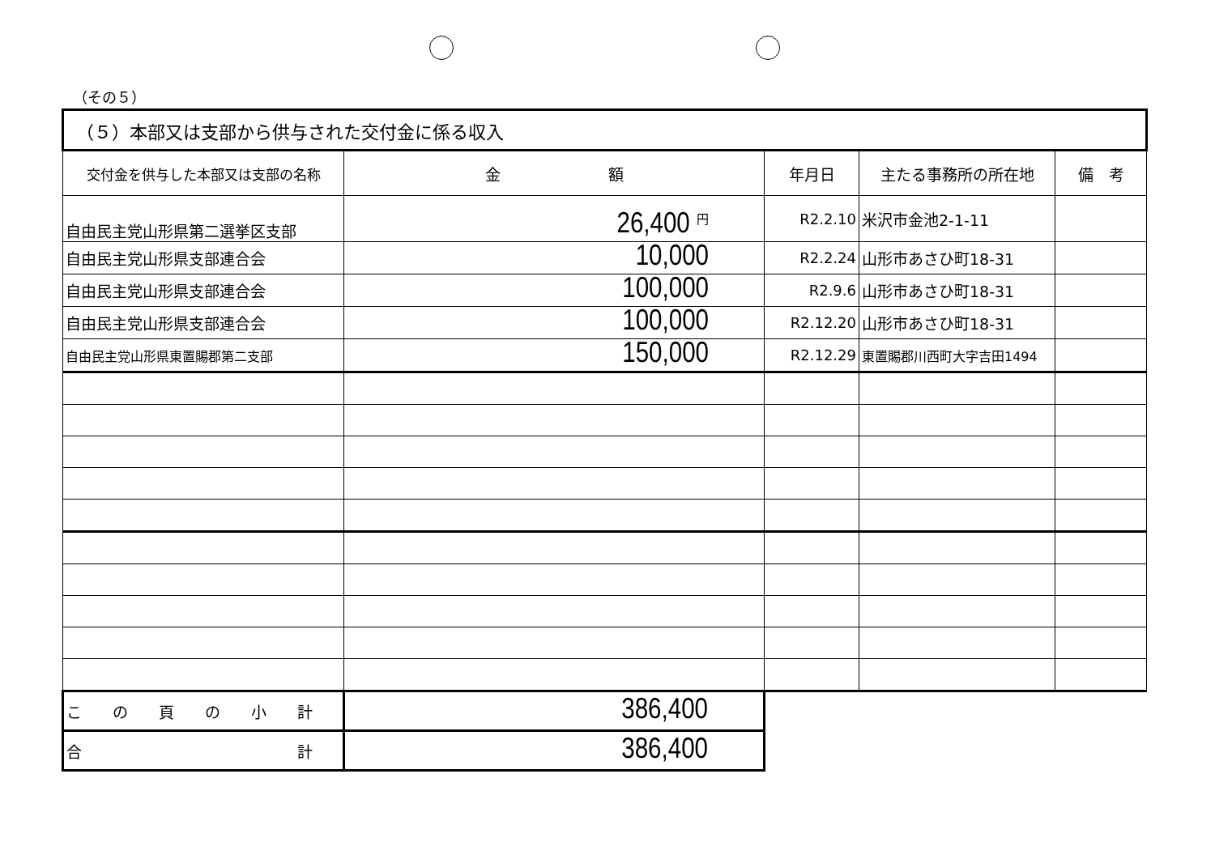（その５）
| （５）本部又は支部から供与された交付金に係る収入 | | | | |
| --- | --- | --- | --- | --- |
| 交付金を供与した本部又は支部の名称 | 金 額 | 年月日 | 主たる事務所の所在地 | 備 考 |
| 自由民主党山形県第二選挙区支部 | 26,400 円 | R2.2.10 | 米沢市金池2-1-11 | |
| 自由民主党山形県支部連合会 | 10,000 | R2.2.24 | 山形市あさひ町18-31 | |
| 自由民主党山形県支部連合会 | 100,000 | R2.9.6 | 山形市あさひ町18-31 | |
| 自由民主党山形県支部連合会 | 100,000 | R2.12.20 | 山形市あさひ町18-31 | |
| 自由民主党山形県東置賜郡第二支部 | 150,000 | R2.12.29 | 東置賜郡川西町大字吉田1494 | |
| こ の 頁 の 小 計 | 386,400 | | | |
| 合 計 | 386,400 | | | |